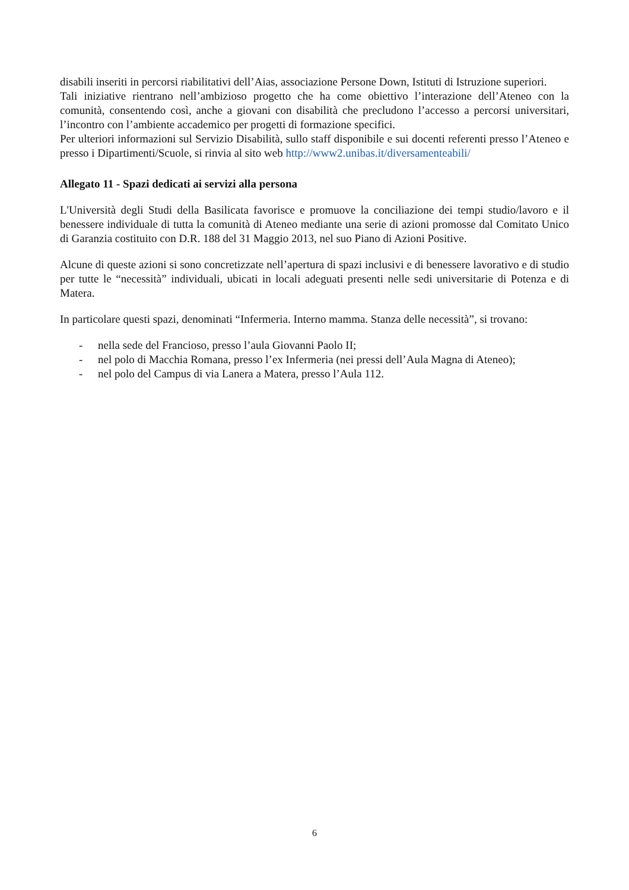disabili inseriti in percorsi riabilitativi dell’Aias, associazione Persone Down, Istituti di Istruzione superiori.
Tali iniziative rientrano nell’ambizioso progetto che ha come obiettivo l’interazione dell’Ateneo con la comunità, consentendo così, anche a giovani con disabilità che precludono l’accesso a percorsi universitari, l’incontro con l’ambiente accademico per progetti di formazione specifici.
Per ulteriori informazioni sul Servizio Disabilità, sullo staff disponibile e sui docenti referenti presso l’Ateneo e presso i Dipartimenti/Scuole, si rinvia al sito web http://www2.unibas.it/diversamenteabili/
Allegato 11 - Spazi dedicati ai servizi alla persona
L'Università degli Studi della Basilicata favorisce e promuove la conciliazione dei tempi studio/lavoro e il benessere individuale di tutta la comunità di Ateneo mediante una serie di azioni promosse dal Comitato Unico di Garanzia costituito con D.R. 188 del 31 Maggio 2013, nel suo Piano di Azioni Positive.
Alcune di queste azioni si sono concretizzate nell’apertura di spazi inclusivi e di benessere lavorativo e di studio per tutte le “necessità” individuali, ubicati in locali adeguati presenti nelle sedi universitarie di Potenza e di Matera.
In particolare questi spazi, denominati “Infermeria. Interno mamma. Stanza delle necessità”, si trovano:
- nella sede del Francioso, presso l’aula Giovanni Paolo II;
- nel polo di Macchia Romana, presso l’ex Infermeria (nei pressi dell’Aula Magna di Ateneo);
- nel polo del Campus di via Lanera a Matera, presso l’Aula 112.
6